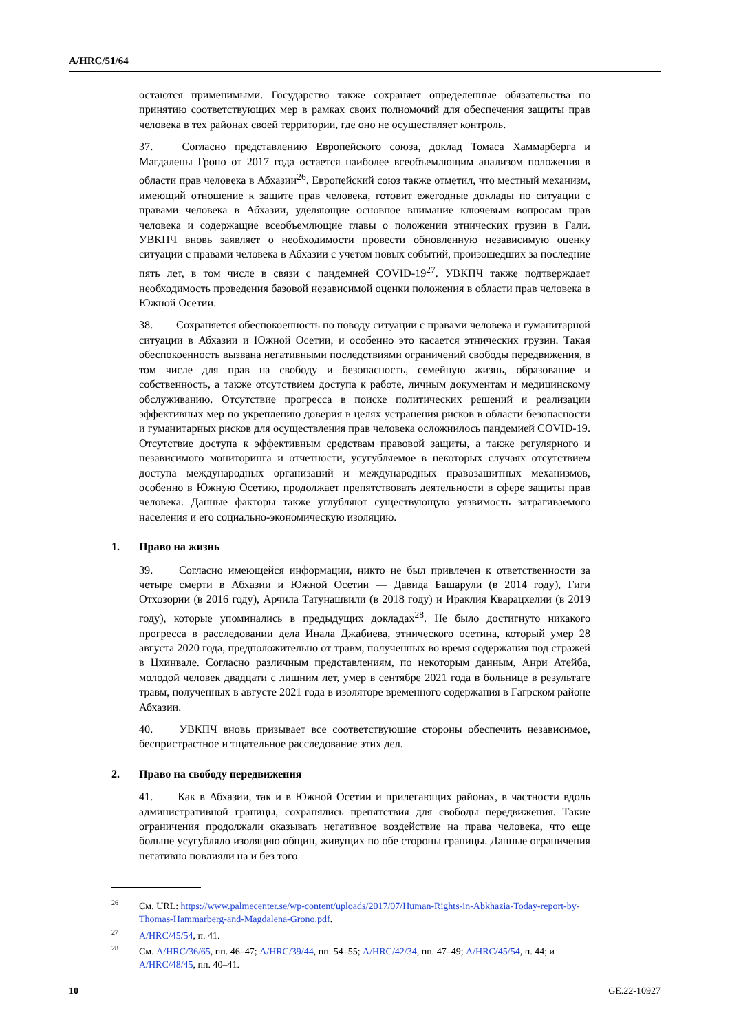A/HRC/51/64
остаются применимыми. Государство также сохраняет определенные обязательства по принятию соответствующих мер в рамках своих полномочий для обеспечения защиты прав человека в тех районах своей территории, где оно не осуществляет контроль.
37. Согласно представлению Европейского союза, доклад Томаса Хаммарберга и Магдалены Гроно от 2017 года остается наиболее всеобъемлющим анализом положения в области прав человека в Абхазии<sup>26</sup>. Европейский союз также отметил, что местный механизм, имеющий отношение к защите прав человека, готовит ежегодные доклады по ситуации с правами человека в Абхазии, уделяющие основное внимание ключевым вопросам прав человека и содержащие всеобъемлющие главы о положении этнических грузин в Гали. УВКПЧ вновь заявляет о необходимости провести обновленную независимую оценку ситуации с правами человека в Абхазии с учетом новых событий, произошедших за последние пять лет, в том числе в связи с пандемией COVID-19<sup>27</sup>. УВКПЧ также подтверждает необходимость проведения базовой независимой оценки положения в области прав человека в Южной Осетии.
38. Сохраняется обеспокоенность по поводу ситуации с правами человека и гуманитарной ситуации в Абхазии и Южной Осетии, и особенно это касается этнических грузин. Такая обеспокоенность вызвана негативными последствиями ограничений свободы передвижения, в том числе для прав на свободу и безопасность, семейную жизнь, образование и собственность, а также отсутствием доступа к работе, личным документам и медицинскому обслуживанию. Отсутствие прогресса в поиске политических решений и реализации эффективных мер по укреплению доверия в целях устранения рисков в области безопасности и гуманитарных рисков для осуществления прав человека осложнилось пандемией COVID-19. Отсутствие доступа к эффективным средствам правовой защиты, а также регулярного и независимого мониторинга и отчетности, усугубляемое в некоторых случаях отсутствием доступа международных организаций и международных правозащитных механизмов, особенно в Южную Осетию, продолжает препятствовать деятельности в сфере защиты прав человека. Данные факторы также углубляют существующую уязвимость затрагиваемого населения и его социально-экономическую изоляцию.
1. Право на жизнь
39. Согласно имеющейся информации, никто не был привлечен к ответственности за четыре смерти в Абхазии и Южной Осетии — Давида Башарули (в 2014 году), Гиги Отхозории (в 2016 году), Арчила Татунашвили (в 2018 году) и Ираклия Кварацхелии (в 2019 году), которые упоминались в предыдущих докладах<sup>28</sup>. Не было достигнуто никакого прогресса в расследовании дела Инала Джабиева, этнического осетина, который умер 28 августа 2020 года, предположительно от травм, полученных во время содержания под стражей в Цхинвале. Согласно различным представлениям, по некоторым данным, Анри Атейба, молодой человек двадцати с лишним лет, умер в сентябре 2021 года в больнице в результате травм, полученных в августе 2021 года в изоляторе временного содержания в Гагрском районе Абхазии.
40. УВКПЧ вновь призывает все соответствующие стороны обеспечить независимое, беспристрастное и тщательное расследование этих дел.
2. Право на свободу передвижения
41. Как в Абхазии, так и в Южной Осетии и прилегающих районах, в частности вдоль административной границы, сохранялись препятствия для свободы передвижения. Такие ограничения продолжали оказывать негативное воздействие на права человека, что еще больше усугубляло изоляцию общин, живущих по обе стороны границы. Данные ограничения негативно повлияли на и без того
<sup>26</sup> См. URL: https://www.palmecenter.se/wp-content/uploads/2017/07/Human-Rights-in-Abkhazia-Today-report-by-Thomas-Hammarberg-and-Magdalena-Grono.pdf.
<sup>27</sup> A/HRC/45/54, п. 41.
<sup>28</sup> См. A/HRC/36/65, пп. 46–47; A/HRC/39/44, пп. 54–55; A/HRC/42/34, пп. 47–49; A/HRC/45/54, п. 44; и A/HRC/48/45, пп. 40–41.
10 GE.22-10927